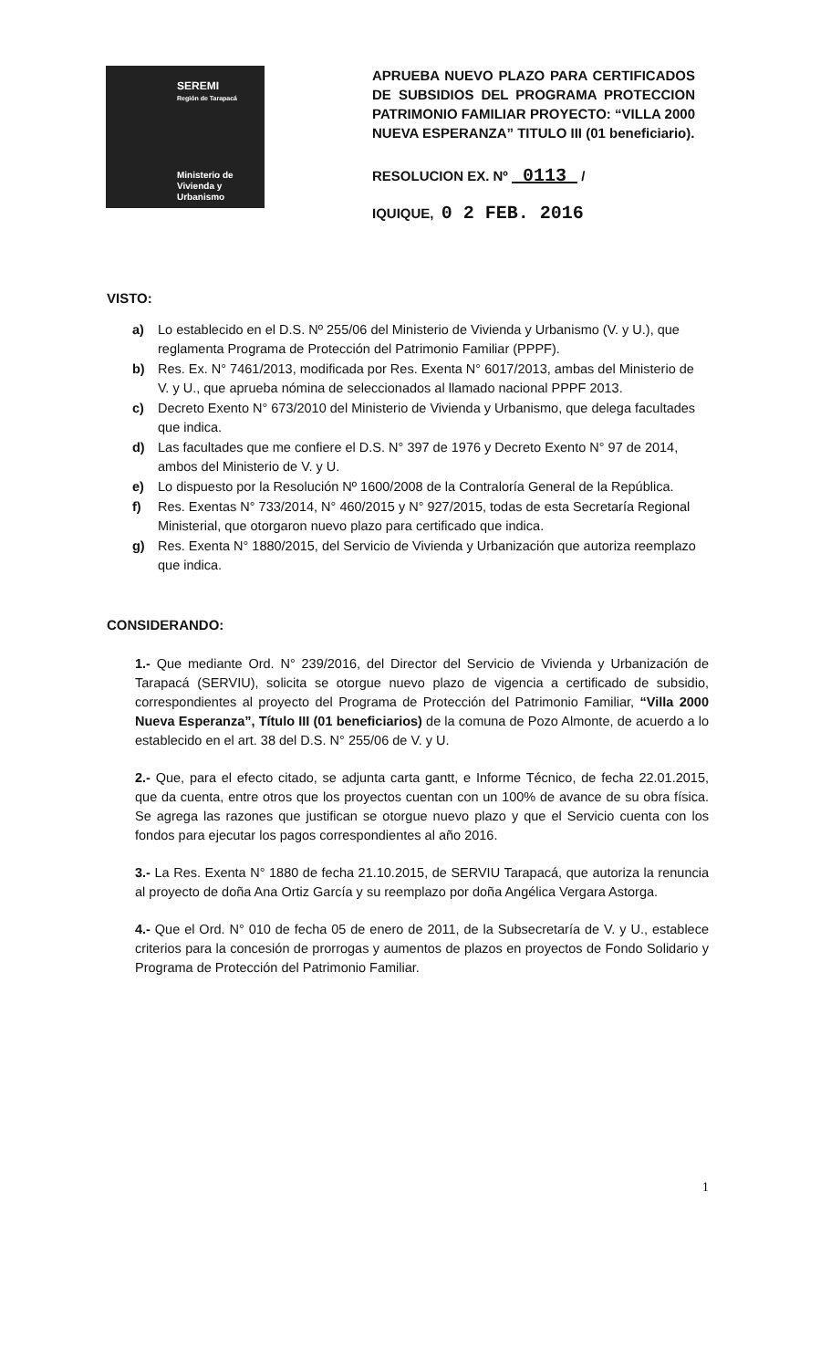SEREMI
Región de Tarapacá
Ministerio de
Vivienda y
Urbanismo
APRUEBA NUEVO PLAZO PARA CERTIFICADOS DE SUBSIDIOS DEL PROGRAMA PROTECCION PATRIMONIO FAMILIAR PROYECTO: “VILLA 2000 NUEVA ESPERANZA” TITULO III (01 beneficiario).
RESOLUCION EX. Nº 0113 /
IQUIQUE, 0 2 FEB. 2016
VISTO:
a) Lo establecido en el D.S. Nº 255/06 del Ministerio de Vivienda y Urbanismo (V. y U.), que reglamenta Programa de Protección del Patrimonio Familiar (PPPF).
b) Res. Ex. N° 7461/2013, modificada por Res. Exenta N° 6017/2013, ambas del Ministerio de V. y U., que aprueba nómina de seleccionados al llamado nacional PPPF 2013.
c) Decreto Exento N° 673/2010 del Ministerio de Vivienda y Urbanismo, que delega facultades que indica.
d) Las facultades que me confiere el D.S. N° 397 de 1976 y Decreto Exento N° 97 de 2014, ambos del Ministerio de V. y U.
e) Lo dispuesto por la Resolución Nº 1600/2008 de la Contraloría General de la República.
f) Res. Exentas N° 733/2014, N° 460/2015 y N° 927/2015, todas de esta Secretaría Regional Ministerial, que otorgaron nuevo plazo para certificado que indica.
g) Res. Exenta N° 1880/2015, del Servicio de Vivienda y Urbanización que autoriza reemplazo que indica.
CONSIDERANDO:
1.- Que mediante Ord. N° 239/2016, del Director del Servicio de Vivienda y Urbanización de Tarapacá (SERVIU), solicita se otorgue nuevo plazo de vigencia a certificado de subsidio, correspondientes al proyecto del Programa de Protección del Patrimonio Familiar, “Villa 2000 Nueva Esperanza”, Título III (01 beneficiarios) de la comuna de Pozo Almonte, de acuerdo a lo establecido en el art. 38 del D.S. N° 255/06 de V. y U.
2.- Que, para el efecto citado, se adjunta carta gantt, e Informe Técnico, de fecha 22.01.2015, que da cuenta, entre otros que los proyectos cuentan con un 100% de avance de su obra física. Se agrega las razones que justifican se otorgue nuevo plazo y que el Servicio cuenta con los fondos para ejecutar los pagos correspondientes al año 2016.
3.- La Res. Exenta N° 1880 de fecha 21.10.2015, de SERVIU Tarapacá, que autoriza la renuncia al proyecto de doña Ana Ortiz García y su reemplazo por doña Angélica Vergara Astorga.
4.- Que el Ord. N° 010 de fecha 05 de enero de 2011, de la Subsecretaría de V. y U., establece criterios para la concesión de prorrogas y aumentos de plazos en proyectos de Fondo Solidario y Programa de Protección del Patrimonio Familiar.
1